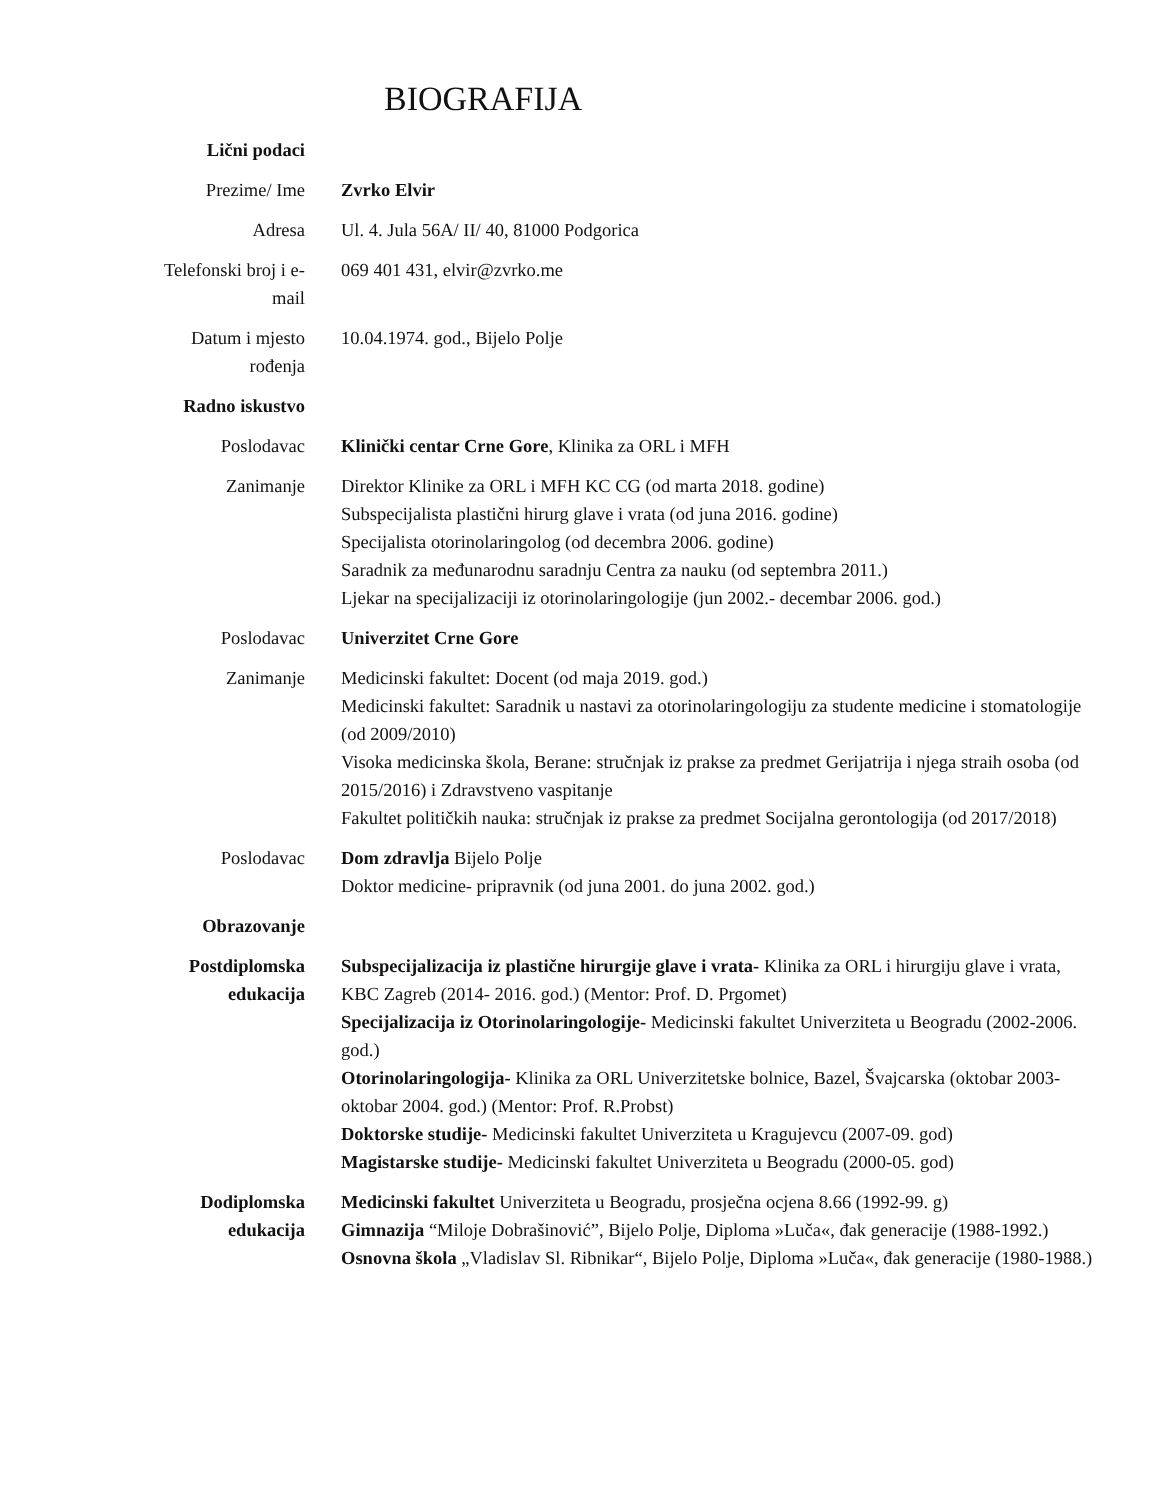BIOGRAFIJA
Lični podaci
Prezime/ Ime Zvrko Elvir
Adresa Ul. 4. Jula 56A/ II/ 40, 81000 Podgorica
Telefonski broj i e-
mail
069 401 431, elvir@zvrko.me
Datum i mjesto
rođenja
10.04.1974. god., Bijelo Polje
Radno iskustvo
Poslodavac Klinički centar Crne Gore, Klinika za ORL i MFH
Zanimanje Direktor Klinike za ORL i MFH KC CG (od marta 2018. godine)
Subspecijalista plastični hirurg glave i vrata (od juna 2016. godine)
Specijalista otorinolaringolog (od decembra 2006. godine)
Saradnik za međunarodnu saradnju Centra za nauku (od septembra 2011.)
Ljekar na specijalizaciji iz otorinolaringologije (jun 2002.- decembar 2006. god.)
Poslodavac Univerzitet Crne Gore
Zanimanje Medicinski fakultet: Docent (od maja 2019. god.)
Medicinski fakultet: Saradnik u nastavi za otorinolaringologiju za studente medicine i stomatologije (od 2009/2010)
Visoka medicinska škola, Berane: stručnjak iz prakse za predmet Gerijatrija i njega straih osoba (od 2015/2016) i Zdravstveno vaspitanje
Fakultet političkih nauka: stručnjak iz prakse za predmet Socijalna gerontologija (od 2017/2018)
Poslodavac Dom zdravlja Bijelo Polje
Doktor medicine- pripravnik (od juna 2001. do juna 2002. god.)
Obrazovanje
Postdiplomska
edukacija
Subspecijalizacija iz plastične hirurgije glave i vrata- Klinika za ORL i hirurgiju glave i vrata, KBC Zagreb (2014- 2016. god.) (Mentor: Prof. D. Prgomet)
Specijalizacija iz Otorinolaringologije- Medicinski fakultet Univerziteta u Beogradu (2002-2006. god.)
Otorinolaringologija- Klinika za ORL Univerzitetske bolnice, Bazel, Švajcarska (oktobar 2003- oktobar 2004. god.) (Mentor: Prof. R.Probst)
Doktorske studije- Medicinski fakultet Univerziteta u Kragujevcu (2007-09. god)
Magistarske studije- Medicinski fakultet Univerziteta u Beogradu (2000-05. god)
Dodiplomska
edukacija
Medicinski fakultet Univerziteta u Beogradu, prosječna ocjena 8.66 (1992-99. g)
Gimnazija “Miloje Dobrašinović”, Bijelo Polje, Diploma »Luča«, đak generacije (1988-1992.)
Osnovna škola „Vladislav Sl. Ribnikar“, Bijelo Polje, Diploma »Luča«, đak generacije (1980-1988.)